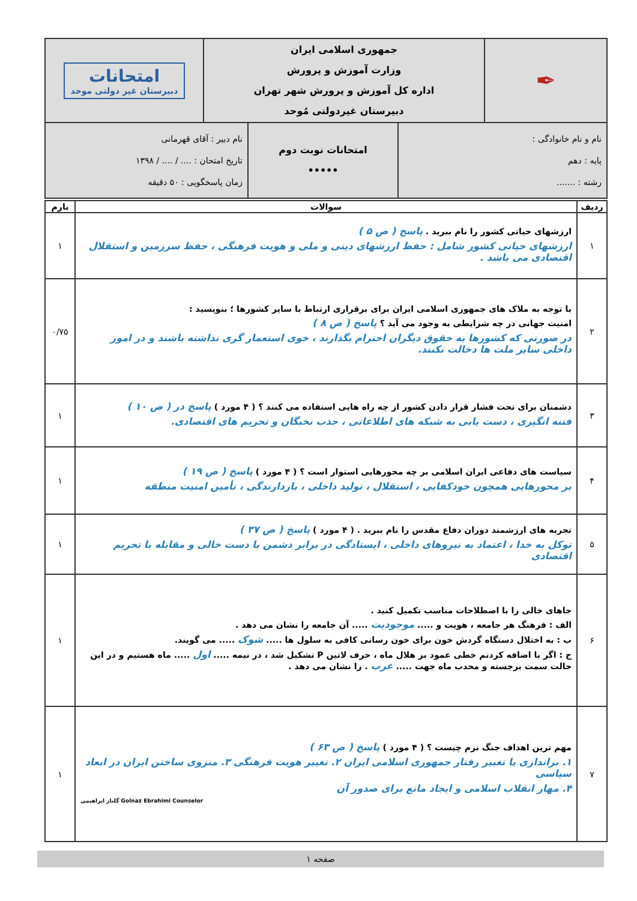| ✒ | جمهوری اسلامی ایران وزارت آموزش و پرورش اداره کل آموزش و پرورش شهر تهران دبیرستان غیردولتی مُوحد | امتحانات دبیرستان غیر دولتی موحد |
| نام و نام خانوادگی : پایه : دهم رشته : ....... | امتحانات نوبت دوم ••••• | نام دبیر : آقای قهرمانی تاریخ امتحان : .... / .... / ۱۳۹۸ زمان پاسخگویی : ۵۰ دقیقه |
| ردیف | سوالات | بارم |
| --- | --- | --- |
| ۱ | ارزشهای حیاتی کشور را نام ببرید . پاسخ ( ص ۵ ) ارزشهای حیاتی کشور شامل : حفظ ارزشهای دینی و ملی و هویت فرهنگی ، حفظ سرزمین و استقلال اقتصادی می باشد . | ۱ |
| ۲ | با توجه به ملاک های جمهوری اسلامی ایران برای برقراری ارتباط با سایر کشورها ؛ بنویسید : امنیت جهانی در چه شرایطی به وجود می آید ؟ پاسخ ( ص ۸ ) در صورتی که کشورها به حقوق دیگران احترام بگذارند ، خوی استعمار گری نداشته باشند و در امور داخلی سایر ملت ها دخالت نکنند. | ۰/۷۵ |
| ۳ | دشمنان برای تحت فشار قرار دادن کشور از چه راه هایی استفاده می کنند ؟ ( ۴ مورد ) پاسخ در ( ص ۱۰ ) فتنه انگیزی ، دست یابی به شبکه های اطلاعاتی ، جذب نخبگان و تحریم های اقتصادی. | ۱ |
| ۴ | سیاست های دفاعی ایران اسلامی بر چه محورهایی استوار است ؟ ( ۴ مورد ) پاسخ ( ص ۱۹ ) بر محورهایی همچون خودکفایی ، استقلال ، تولید داخلی ، بازدارندگی ، تأمین امنیت منطقه | ۱ |
| ۵ | تجربه های ارزشمند دوران دفاع مقدس را نام ببرید . ( ۴ مورد ) پاسخ ( ص ۳۷ ) توکل به خدا ، اعتماد به نیروهای داخلی ، ایستادگی در برابر دشمن با دست خالی و مقابله با تحریم اقتصادی | ۱ |
| ۶ | جاهای خالی را با اصطلاحات مناسب تکمیل کنید . الف : فرهنگ هر جامعه ، هویت و ..... موجودیت ..... آن جامعه را نشان می دهد . ب : به اختلال دستگاه گردش خون برای خون رسانی کافی به سلول ها ..... شوک ..... می گویند. ج : اگر با اضافه کردنم خطی عمود بر هلال ماه ، حرف لاتین P تشکیل شد ، در نیمه ..... اول ..... ماه هستیم و در این حالت سمت برجسته و محدب ماه جهت ..... غرب . را نشان می دهد . | ۱ |
| ۷ | مهم ترین اهداف جنگ نرم چیست ؟ ( ۴ مورد ) پاسخ ( ص ۶۳ ) ۱. براندازی یا تغییر رفتار جمهوری اسلامی ایران ۲. تغییر هویت فرهنگی ۳. منزوی ساختن ایران در ابعاد سیاسی ۴. مهار انقلاب اسلامی و ایجاد مانع برای صدور آن گلناز ابراهیمی Golnaz Ebrahimi Counselor | ۱ |
صفحه ۱